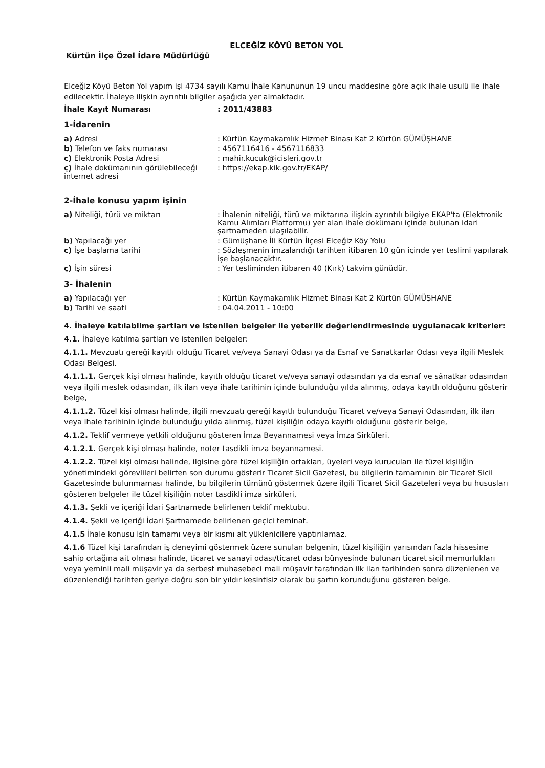ELCEĞİZ KÖYÜ BETON YOL
Kürtün İlçe Özel İdare Müdürlüğü
Elceğiz Köyü Beton Yol yapım işi 4734 sayılı Kamu İhale Kanununun 19 uncu maddesine göre açık ihale usulü ile ihale edilecektir. İhaleye ilişkin ayrıntılı bilgiler aşağıda yer almaktadır.
İhale Kayıt Numarası : 2011/43883
1-İdarenin
a) Adresi : Kürtün Kaymakamlık Hizmet Binası Kat 2 Kürtün GÜMÜŞHANE
b) Telefon ve faks numarası : 4567116416 - 4567116833
c) Elektronik Posta Adresi : mahir.kucuk@icisleri.gov.tr
ç) İhale dokümanının görülebileceği internet adresi
: https://ekap.kik.gov.tr/EKAP/
2-İhale konusu yapım işinin
a) Niteliği, türü ve miktarı : İhalenin niteliği, türü ve miktarına ilişkin ayrıntılı bilgiye EKAP'ta (Elektronik Kamu Alımları Platformu) yer alan ihale dokümanı içinde bulunan idari şartnameden ulaşılabilir.
b) Yapılacağı yer : Gümüşhane İli Kürtün İlçesi Elceğiz Köy Yolu
c) İşe başlama tarihi : Sözleşmenin imzalandığı tarihten itibaren 10 gün içinde yer teslimi yapılarak işe başlanacaktır.
ç) İşin süresi : Yer tesliminden itibaren 40 (Kırk) takvim günüdür.
3- İhalenin
a) Yapılacağı yer : Kürtün Kaymakamlık Hizmet Binası Kat 2 Kürtün GÜMÜŞHANE
b) Tarihi ve saati : 04.04.2011 - 10:00
4. İhaleye katılabilme şartları ve istenilen belgeler ile yeterlik değerlendirmesinde uygulanacak kriterler:
4.1. İhaleye katılma şartları ve istenilen belgeler:
4.1.1. Mevzuatı gereği kayıtlı olduğu Ticaret ve/veya Sanayi Odası ya da Esnaf ve Sanatkarlar Odası veya ilgili Meslek Odası Belgesi.
4.1.1.1. Gerçek kişi olması halinde, kayıtlı olduğu ticaret ve/veya sanayi odasından ya da esnaf ve sânatkar odasından veya ilgili meslek odasından, ilk ilan veya ihale tarihinin içinde bulunduğu yılda alınmış, odaya kayıtlı olduğunu gösterir belge,
4.1.1.2. Tüzel kişi olması halinde, ilgili mevzuatı gereği kayıtlı bulunduğu Ticaret ve/veya Sanayi Odasından, ilk ilan veya ihale tarihinin içinde bulunduğu yılda alınmış, tüzel kişiliğin odaya kayıtlı olduğunu gösterir belge,
4.1.2. Teklif vermeye yetkili olduğunu gösteren İmza Beyannamesi veya İmza Sirküleri.
4.1.2.1. Gerçek kişi olması halinde, noter tasdikli imza beyannamesi.
4.1.2.2. Tüzel kişi olması halinde, ilgisine göre tüzel kişiliğin ortakları, üyeleri veya kurucuları ile tüzel kişiliğin yönetimindeki görevlileri belirten son durumu gösterir Ticaret Sicil Gazetesi, bu bilgilerin tamamının bir Ticaret Sicil Gazetesinde bulunmaması halinde, bu bilgilerin tümünü göstermek üzere ilgili Ticaret Sicil Gazeteleri veya bu hususları gösteren belgeler ile tüzel kişiliğin noter tasdikli imza sirküleri,
4.1.3. Şekli ve içeriği İdari Şartnamede belirlenen teklif mektubu.
4.1.4. Şekli ve içeriği İdari Şartnamede belirlenen geçici teminat.
4.1.5 İhale konusu işin tamamı veya bir kısmı alt yüklenicilere yaptırılamaz.
4.1.6 Tüzel kişi tarafından iş deneyimi göstermek üzere sunulan belgenin, tüzel kişiliğin yarısından fazla hissesine sahip ortağına ait olması halinde, ticaret ve sanayi odası/ticaret odası bünyesinde bulunan ticaret sicil memurlukları veya yeminli mali müşavir ya da serbest muhasebeci mali müşavir tarafından ilk ilan tarihinden sonra düzenlenen ve düzenlendiği tarihten geriye doğru son bir yıldır kesintisiz olarak bu şartın korunduğunu gösteren belge.